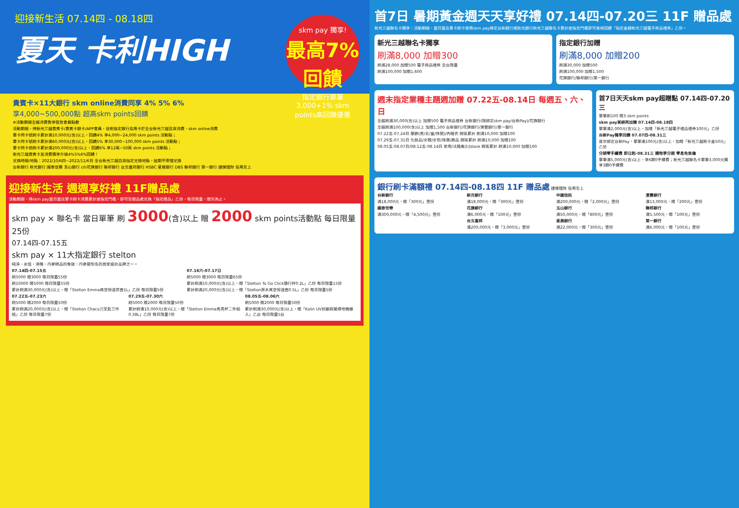迎接新生活 07.14四 - 08.18四
夏天 卡利HIGH
skm pay 獨享!
最高7%回饋
指定銀行單筆3,000+1% skm points高回饋優惠
貴賓卡×11大銀行 skm online消費同享 4% 5% 6%
享4,000~500,000點 超高skm points回饋
※活動期間全館消費暫停發放會員點數
活動期間，持新光三越貴賓卡/貴賓卡銀卡/APP會員，並刷指定銀行信用卡於全台新光三越百貨消費、skm online消費
單卡同卡號刷卡累計滿10,000元(含)以上，回饋4% 享4,000~24,000 skm points 活動點；
單卡同卡號刷卡累計滿60,000元(含)以上，回饋5% 享30,000~100,000 skm points 活動點；
單卡同卡號刷卡累計滿200,000元(含)以上，回饋6% 享12萬~50萬 skm points 活動點；
新光三越貴賓卡友消費獨享升級4%5%6%回饋！
兌換時間/地點：2022/10/6四~2022/11/6日 全台新光三越百貨指定兌換地點，逾期不受理兌換
台新銀行 新光銀行 國泰世華 玉山銀行 citi花旗銀行 聯邦銀行 台北富邦銀行 HSBC 星展銀行 DBS 聯邦銀行 第一銀行 謹慎理財 信用至上
迎接新生活 週週享好禮 11F贈品處
活動期間，持skm pay當日當店單卡刷卡消費累計達指定門檻，即可至贈品處兌換「指定贈品」乙份，每日限量，贈完為止。
skm pay × 聯名卡 當日單筆 刷 3000(含)以上 贈 2000 skm points活動點 每日限量25份
07.14四-07.15五
skm pay × 11大指定銀行 stelton
純淨、永恆、淳樸，丹麥精品的象徵，丹麥最知名的居家設計品牌之一。
07.14四-07.15五
刷5000 贈3000 每日限量55份
刷10000 贈5000 每日限量55份
累計刷滿30,000元(含)以上，贈「Stelton Emma真空保溫茶壺1L」乙份 每日限量5份
07.16六-07.17日
刷5000 贈3000 每日限量65份
累計刷滿10,000元(含)以上，贈「Stelton To Go Click隨行杯0.2L」乙份 每日限量15份
累計刷滿20,000元(含)以上，贈「Stelton原木真空保溫壺0.5L」乙份 每日限量5份
07.22五-07.23六
刷5000 贈2000 每日限量50份
累計刷滿20,000元(含)以上，贈「Stelton Chaco刀叉匙三件組」乙份 每日限量7份
07.29五-07.30六
刷5000 贈2000 每日限量50份
累計刷滿10,000元(含)以上，贈「Stelton Emma馬克杯二件組0.38L」乙份 每日限量7份
08.05五-08.06六
刷5000 贈2000 每日限量50份
累計刷滿30,000元(含)以上，贈「Kolin UV抗敏殺菌掃地機器人」乙台 每日限量5台
首7日 暑期黃金週天天享好禮 07.14四-07.20三 11F 贈品處
新光三越聯名卡獨享：活動期間，當日當店單卡刷卡使用skm pay綁定台新銀行或新光銀行新光三越聯名卡累計達指定門檻即可直接回饋「指定金額新光三越電子商品禮券」乙份。
新光三越聯名卡獨享
刷滿8,000 加贈300
刷滿28,000 加贈500 電子商品禮券 全台限量
刷滿100,000 加贈1,600
指定銀行加贈
刷滿8,000 加贈200
刷滿30,000 加贈500
刷滿100,000 加贈1,500
花旗銀行/聯邦銀行/第一銀行
週末指定業種主題週加贈 07.22五-08.14日 每週五、六、日
全館刷滿30,000(含)以上 加贈500 電子商品禮券 台新銀行(限綁定skm pay/台新Pay)/花旗銀行
全館刷滿100,000(含)以上 加贈1,500 台新銀行/花旗銀行/滙豐銀行/第一銀行
07.22五-07.24日 服飾(男/女/童/休閒)/內睡衣 跨區累計 刷滿10,000 加贈100
07.29五-07.31日 化妝品/女鞋/女包/珠寶/飾品 跨區累計 刷滿10,000 加贈100
08.05五-08.07日/08.12五-08.14日 家用/法雅客/[i]store 跨區累計 刷滿10,000 加贈100
首7日天天skm pay超贈點 07.14四-07.20三
單筆刷100 贈3 skm points
skm pay首綁再加贈 07.14四-08.18四
單筆滿2,000元(含)以上，加贈「新光三越電子禮品禮券100元」乙份
台新Pay獨享回饋 07.07四-08.31三
首次綁定台新Pay，單筆滿100元(含)以上，加贈「新光三越刷卡金50元」乙份
分期零手續費 即日起-08.31三 購物享分期 零息免負擔
單筆滿5,000元(含)以上，享6期0手續費；新光三越聯名卡單筆3,000元獨享3期0手續費
銀行刷卡滿額禮 07.14四-08.18四 11F 贈品處 謹慎理財 信用至上
台新銀行
滿18,000元，贈「300元」壹份
國泰世華
滿300,000元，贈「4,500元」壹份
新光銀行
滿18,000元，贈「300元」壹份
花旗銀行
滿6,000元，贈「100元」壹份
台北富邦
滿200,000元，贈「3,000元」壹份
中國信託
滿200,000元，贈「2,000元」壹份
玉山銀行
滿50,000元，贈「800元」壹份
星展銀行
滿22,000元，贈「300元」壹份
滙豐銀行
滿13,000元，贈「200元」壹份
聯邦銀行
滿5,500元，贈「100元」壹份
第一銀行
滿6,000元，贈「100元」壹份